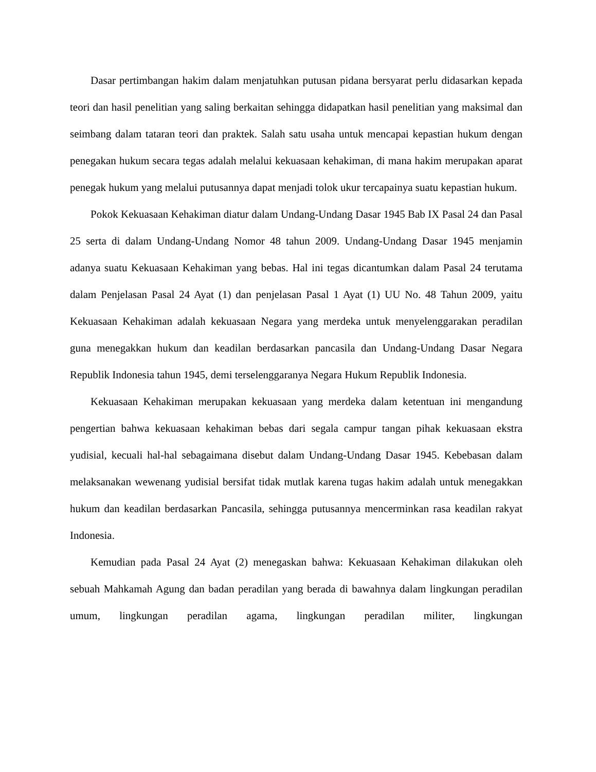Dasar pertimbangan hakim dalam menjatuhkan putusan pidana bersyarat perlu didasarkan kepada teori dan hasil penelitian yang saling berkaitan sehingga didapatkan hasil penelitian yang maksimal dan seimbang dalam tataran teori dan praktek. Salah satu usaha untuk mencapai kepastian hukum dengan penegakan hukum secara tegas adalah melalui kekuasaan kehakiman, di mana hakim merupakan aparat penegak hukum yang melalui putusannya dapat menjadi tolok ukur tercapainya suatu kepastian hukum.
Pokok Kekuasaan Kehakiman diatur dalam Undang-Undang Dasar 1945 Bab IX Pasal 24 dan Pasal 25 serta di dalam Undang-Undang Nomor 48 tahun 2009. Undang-Undang Dasar 1945 menjamin adanya suatu Kekuasaan Kehakiman yang bebas. Hal ini tegas dicantumkan dalam Pasal 24 terutama dalam Penjelasan Pasal 24 Ayat (1) dan penjelasan Pasal 1 Ayat (1) UU No. 48 Tahun 2009, yaitu Kekuasaan Kehakiman adalah kekuasaan Negara yang merdeka untuk menyelenggarakan peradilan guna menegakkan hukum dan keadilan berdasarkan pancasila dan Undang-Undang Dasar Negara Republik Indonesia tahun 1945, demi terselenggaranya Negara Hukum Republik Indonesia.
Kekuasaan Kehakiman merupakan kekuasaan yang merdeka dalam ketentuan ini mengandung pengertian bahwa kekuasaan kehakiman bebas dari segala campur tangan pihak kekuasaan ekstra yudisial, kecuali hal-hal sebagaimana disebut dalam Undang-Undang Dasar 1945. Kebebasan dalam melaksanakan wewenang yudisial bersifat tidak mutlak karena tugas hakim adalah untuk menegakkan hukum dan keadilan berdasarkan Pancasila, sehingga putusannya mencerminkan rasa keadilan rakyat Indonesia.
Kemudian pada Pasal 24 Ayat (2) menegaskan bahwa: Kekuasaan Kehakiman dilakukan oleh sebuah Mahkamah Agung dan badan peradilan yang berada di bawahnya dalam lingkungan peradilan umum, lingkungan peradilan agama, lingkungan peradilan militer, lingkungan